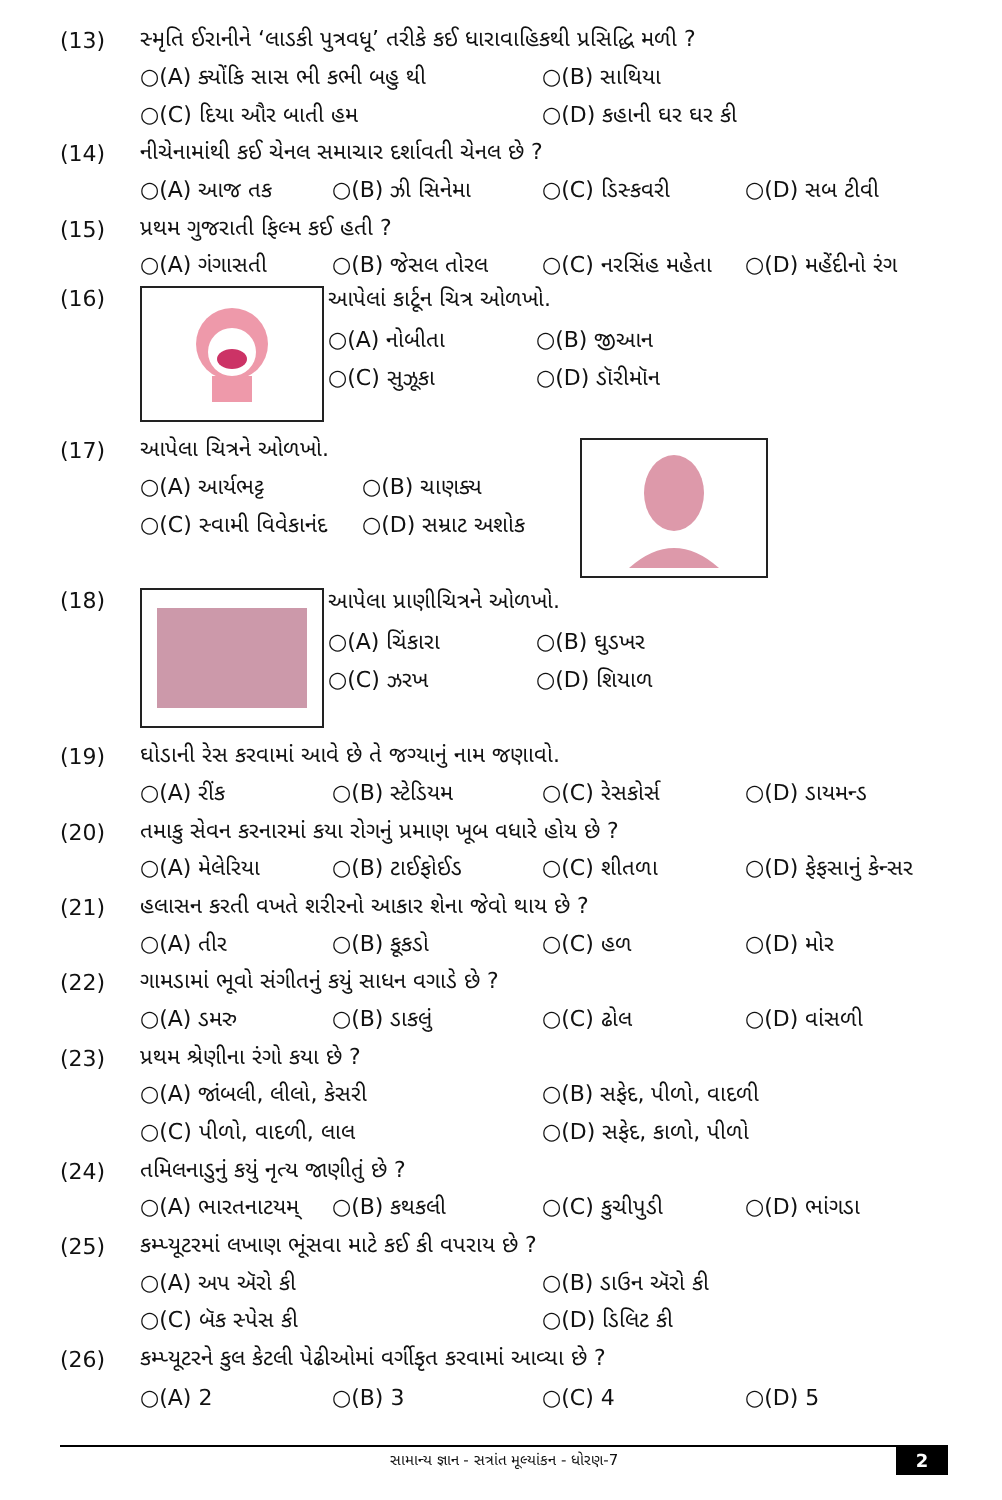(13) સ્મૃતિ ઈરાનીને ‘લાડકી પુત્રવધૂ’ તરીકે કઈ ધારાવાહિકથી પ્રસિદ્ધિ મળી ?
○(A) ક્યોંકિ સાસ ભી કભી બહુ થી ○(B) સાથિયા
○(C) દિયા ઔર બાતી હમ ○(D) કહાની ઘર ઘર કી
(14) નીચેનામાંથી કઈ ચેનલ સમાચાર દર્શાવતી ચેનલ છે ?
○(A) આજ તક ○(B) ઝી સિનેમા ○(C) ડિસ્કવરી ○(D) સબ ટીવી
(15) પ્રથમ ગુજરાતી ફિલ્મ કઈ હતી ?
○(A) ગંગાસતી ○(B) જેસલ તોરલ ○(C) નરસિંહ મહેતા ○(D) મહેંદીનો રંગ
(16)
આપેલાં કાર્ટૂન ચિત્ર ઓળખો.
○(A) નોબીતા ○(B) જીઆન
○(C) સુઝૂકા ○(D) ડૉરીમૉન
(17) આપેલા ચિત્રને ઓળખો.
○(A) આર્યભટ્ટ ○(B) ચાણક્ય
○(C) સ્વામી વિવેકાનંદ ○(D) સમ્રાટ અશોક
(18)
આપેલા પ્રાણીચિત્રને ઓળખો.
○(A) ચિંકારા ○(B) ઘુડખર
○(C) ઝરખ ○(D) શિયાળ
(19) ઘોડાની રેસ કરવામાં આવે છે તે જગ્યાનું નામ જણાવો.
○(A) રીંક ○(B) સ્ટેડિયમ ○(C) રેસકોર્સ ○(D) ડાયમન્ડ
(20) તમાકુ સેવન કરનારમાં કયા રોગનું પ્રમાણ ખૂબ વધારે હોય છે ?
○(A) મેલેરિયા ○(B) ટાઈફોઈડ ○(C) શીતળા ○(D) ફેફસાનું કેન્સર
(21) હલાસન કરતી વખતે શરીરનો આકાર શેના જેવો થાય છે ?
○(A) તીર ○(B) કૂકડો ○(C) હળ ○(D) મોર
(22) ગામડામાં ભૂવો સંગીતનું કયું સાધન વગાડે છે ?
○(A) ડમરુ ○(B) ડાકલું ○(C) ઢોલ ○(D) વાંસળી
(23) પ્રથમ શ્રેણીના રંગો કયા છે ?
○(A) જાંબલી, લીલો, કેસરી ○(B) સફેદ, પીળો, વાદળી
○(C) પીળો, વાદળી, લાલ ○(D) સફેદ, કાળો, પીળો
(24) તમિલનાડુનું કયું નૃત્ય જાણીતું છે ?
○(A) ભારતનાટયમ્ ○(B) કથકલી ○(C) કુચીપુડી ○(D) ભાંગડા
(25) કમ્પ્યૂટરમાં લખાણ ભૂંસવા માટે કઈ કી વપરાય છે ?
○(A) અપ ઍરો કી ○(B) ડાઉન ઍરો કી
○(C) બૅક સ્પેસ કી ○(D) ડિલિટ કી
(26) કમ્પ્યૂટરને કુલ કેટલી પેઢીઓમાં વર્ગીકૃત કરવામાં આવ્યા છે ?
○(A) 2 ○(B) 3 ○(C) 4 ○(D) 5
સામાન્ય જ્ઞાન - સત્રાંત મૂલ્યાંકન - ધોરણ-7 2